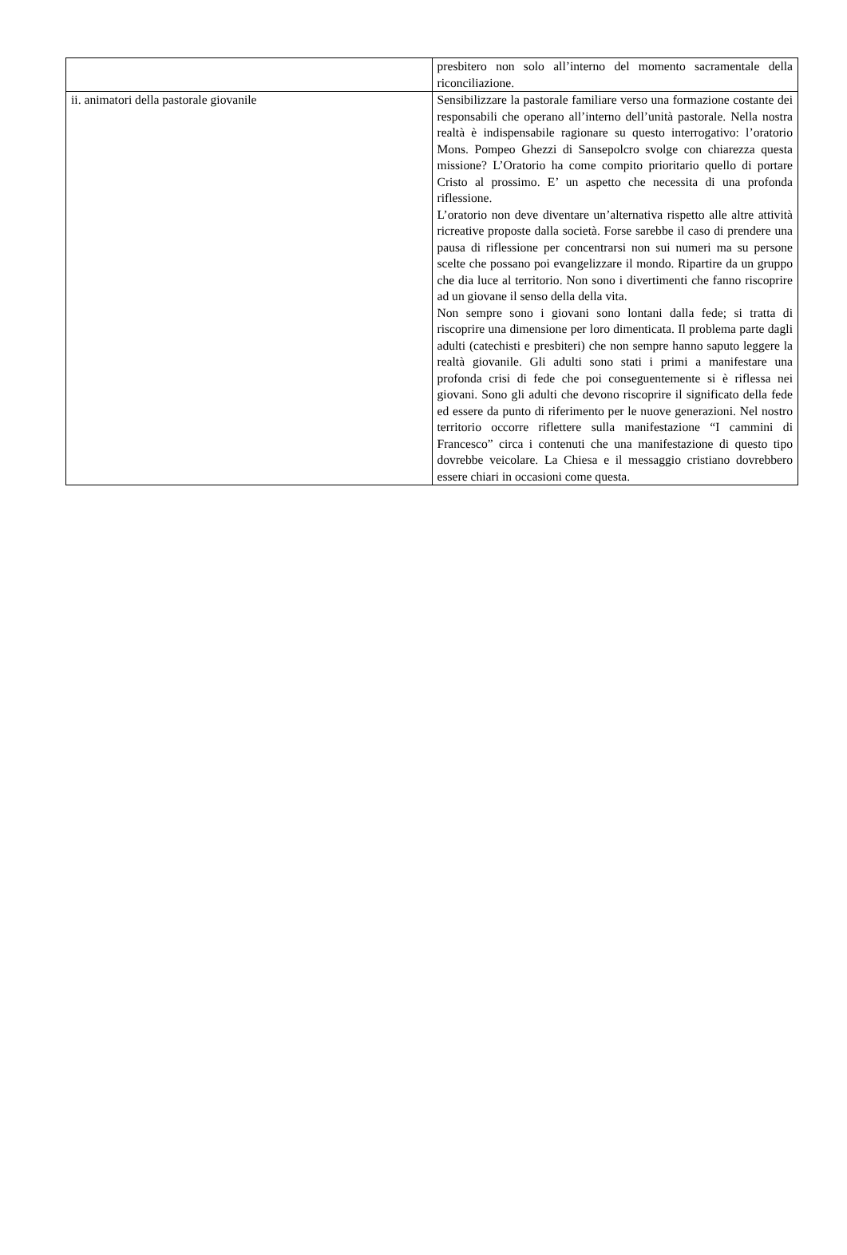| | presbitero non solo all’interno del momento sacramentale della riconciliazione. |
| ii. animatori della pastorale giovanile | Sensibilizzare la pastorale familiare verso una formazione costante dei responsabili che operano all’interno dell’unità pastorale. Nella nostra realtà è indispensabile ragionare su questo interrogativo: l’oratorio Mons. Pompeo Ghezzi di Sansepolcro svolge con chiarezza questa missione? L’Oratorio ha come compito prioritario quello di portare Cristo al prossimo. E’ un aspetto che necessita di una profonda riflessione. L’oratorio non deve diventare un’alternativa rispetto alle altre attività ricreative proposte dalla società. Forse sarebbe il caso di prendere una pausa di riflessione per concentrarsi non sui numeri ma su persone scelte che possano poi evangelizzare il mondo. Ripartire da un gruppo che dia luce al territorio. Non sono i divertimenti che fanno riscoprire ad un giovane il senso della della vita. Non sempre sono i giovani sono lontani dalla fede; si tratta di riscoprire una dimensione per loro dimenticata. Il problema parte dagli adulti (catechisti e presbiteri) che non sempre hanno saputo leggere la realtà giovanile. Gli adulti sono stati i primi a manifestare una profonda crisi di fede che poi conseguentemente si è riflessa nei giovani. Sono gli adulti che devono riscoprire il significato della fede ed essere da punto di riferimento per le nuove generazioni. Nel nostro territorio occorre riflettere sulla manifestazione “I cammini di Francesco” circa i contenuti che una manifestazione di questo tipo dovrebbe veicolare. La Chiesa e il messaggio cristiano dovrebbero essere chiari in occasioni come questa. |